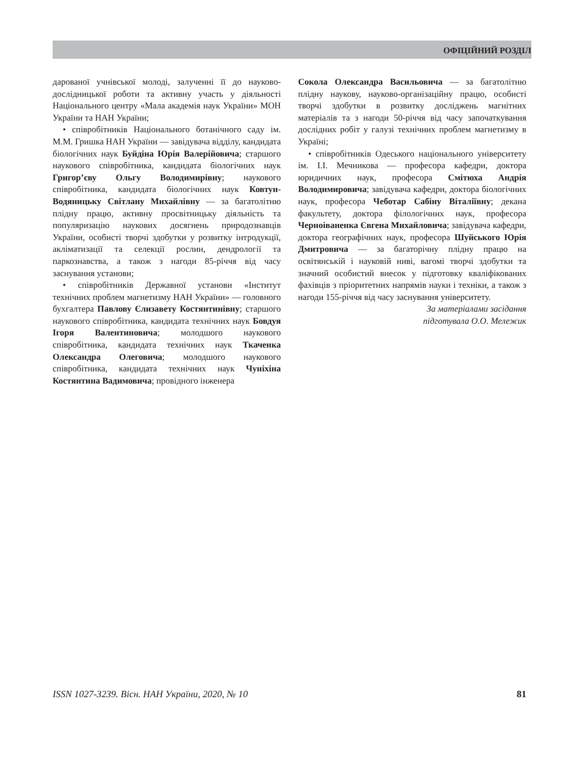ОФІЦІЙНИЙ РОЗДІЛ
дарованої учнівської молоді, залученні її до науково-дослідницької роботи та активну участь у діяльності Національного центру «Мала академія наук України» МОН України та НАН України;
• співробітників Національного ботанічного саду ім. М.М. Гришка НАН України — завідувача відділу, кандидата біологічних наук Буйдіна Юрія Валерійовича; старшого наукового співробітника, кандидата біологічних наук Григор’єву Ольгу Володимирівну; наукового співробітника, кандидата біологічних наук Ковтун-Водяницьку Світлану Михайлівну — за багатолітню плідну працю, активну просвітницьку діяльність та популяризацію наукових досягнень природознавців України, особисті творчі здобутки у розвитку інтродукції, акліматизації та селекції рослин, дендрології та паркознавства, а також з нагоди 85-річчя від часу заснування установи;
• співробітників Державної установи «Інститут технічних проблем магнетизму НАН України» — головного бухгалтера Павлову Єлизавету Костянтинівну; старшого наукового співробітника, кандидата технічних наук Бовдуя Ігоря Валентиновича; молодшого наукового співробітника, кандидата технічних наук Ткаченка Олександра Олеговича; молодшого наукового співробітника, кандидата технічних наук Чуніхіна Костянтина Вадимовича; провідного інженера
Сокола Олександра Васильовича — за багатолітню плідну наукову, науково-організаційну працю, особисті творчі здобутки в розвитку досліджень магнітних матеріалів та з нагоди 50-річчя від часу започаткування дослідних робіт у галузі технічних проблем магнетизму в Україні;
• співробітників Одеського національного університету ім. І.І. Мечникова — професора кафедри, доктора юридичних наук, професора Смітюха Андрія Володимировича; завідувача кафедри, доктора біологічних наук, професора Чеботар Сабіну Віталіївну; декана факультету, доктора філологічних наук, професора Черноіваненка Євгена Михайловича; завідувача кафедри, доктора географічних наук, професора Шуйського Юрія Дмитровича — за багаторічну плідну працю на освітянській і науковій ниві, вагомі творчі здобутки та значний особистий внесок у підготовку кваліфікованих фахівців з пріоритетних напрямів науки і техніки, а також з нагоди 155-річчя від часу заснування університету.
За матеріалами засідання
підготувала О.О. Мележик
ISSN 1027-3239. Вісн. НАН України, 2020, № 10 81